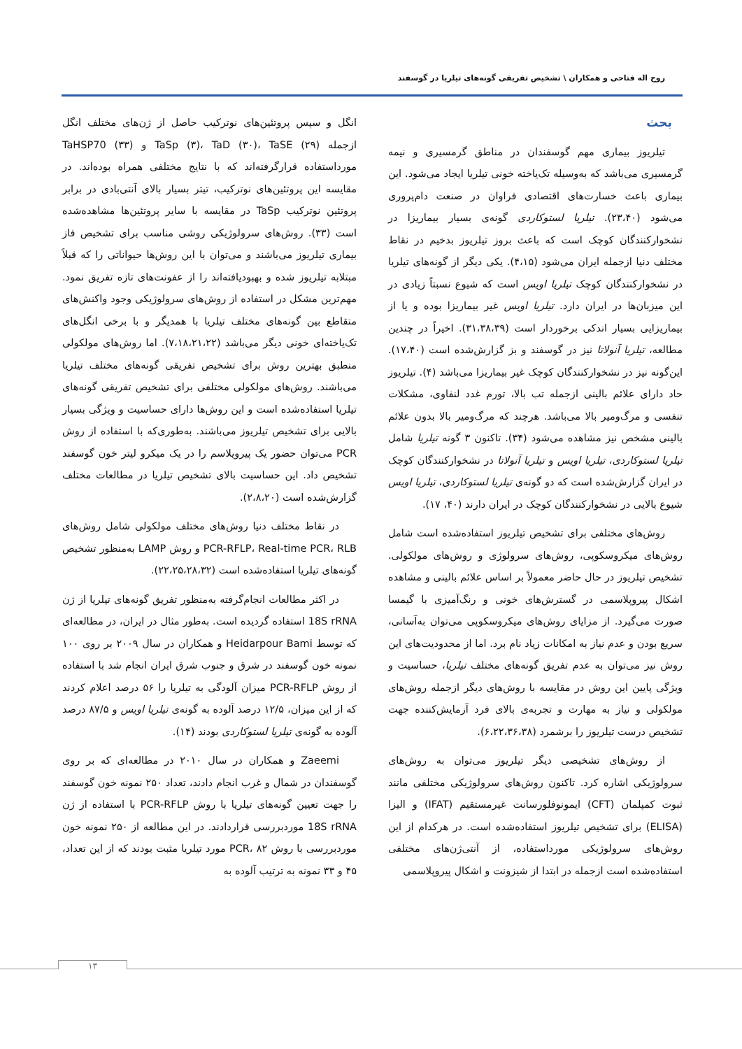روح اله فتاحی و همکاران \ تشخیص تفریقی گونه‌های تیلریا در گوسفند
بحث
تیلریوز بیماری مهم گوسفندان در مناطق گرمسیری و نیمه گرمسیری می‌باشد که به‌وسیله تک‌یاخته خونی تیلریا ایجاد می‌شود. این بیماری باعث خسارت‌های اقتصادی فراوان در صنعت دام‌پروری می‌شود (۲۳،۴۰). تیلریا لستوکاردی گونه‌ی بسیار بیماریزا در نشخوارکنندگان کوچک است که باعث بروز تیلریوز بدخیم در نقاط مختلف دنیا ازجمله ایران می‌شود (۴،۱۵). یکی دیگر از گونه‌های تیلریا در نشخوارکنندگان کوچک تیلریا اویس است که شیوع نسبتاً زیادی در این میزبان‌ها در ایران دارد. تیلریا اویس غیر بیماریزا بوده و یا از بیماریزایی بسیار اندکی برخوردار است (۳۱،۳۸،۳۹). اخیراً در چندین مطالعه، تیلریا آنولاتا نیز در گوسفند و بز گزارش‌شده است (۱۷،۴۰). این‌گونه نیز در نشخوارکنندگان کوچک غیر بیماریزا می‌باشد (۴). تیلریوز حاد دارای علائم بالینی ازجمله تب بالا، تورم غدد لنفاوی، مشکلات تنفسی و مرگ‌ومیر بالا می‌باشد. هرچند که مرگ‌ومیر بالا بدون علائم بالینی مشخص نیز مشاهده می‌شود (۳۴). تاکنون ۳ گونه تیلریا شامل تیلریا لستوکاردی، تیلریا اویس و تیلریا آنولاتا در نشخوارکنندگان کوچک در ایران گزارش‌شده است که دو گونه‌ی تیلریا لستوکاردی، تیلریا اویس شیوع بالایی در نشخوارکنندگان کوچک در ایران دارند (۴۰، ۱۷).
روش‌های مختلفی برای تشخیص تیلریوز استفاده‌شده است شامل روش‌های میکروسکوپی، روش‌های سرولوژی و روش‌های مولکولی. تشخیص تیلریوز در حال حاضر معمولاً بر اساس علائم بالینی و مشاهده اشکال پیروپلاسمی در گسترش‌های خونی و رنگ‌آمیزی با گیمسا صورت می‌گیرد. از مزایای روش‌های میکروسکوپی می‌توان به‌آسانی، سریع بودن و عدم نیاز به امکانات زیاد نام برد. اما از محدودیت‌های این روش نیز می‌توان به عدم تفریق گونه‌های مختلف تیلریا، حساسیت و ویژگی پایین این روش در مقایسه با روش‌های دیگر ازجمله روش‌های مولکولی و نیاز به مهارت و تجربه‌ی بالای فرد آزمایش‌کننده جهت تشخیص درست تیلریوز را برشمرد (۶،۲۲،۳۶،۳۸).
از روش‌های تشخیصی دیگر تیلریوز می‌توان به روش‌های سرولوژیکی اشاره کرد. تاکنون روش‌های سرولوژیکی مختلفی مانند ثبوت کمپلمان (CFT) ایمونوفلورسانت غیرمستقیم (IFAT) و الیزا (ELISA) برای تشخیص تیلریوز استفاده‌شده است. در هرکدام از این روش‌های سرولوژیکی مورداستفاده، از آنتی‌ژن‌های مختلفی استفاده‌شده است ازجمله در ابتدا از شیزونت و اشکال پیروپلاسمی
انگل و سپس پروتئین‌های نوترکیب حاصل از ژن‌های مختلف انگل ازجمله TaSp (۳)، TaD (۳۰)، TaSE (۲۹) و TaHSP70 (۳۳) مورداستفاده قرارگرفته‌اند که با نتایج مختلفی همراه بوده‌اند. در مقایسه این پروتئین‌های نوترکیب، تیتر بسیار بالای آنتی‌بادی در برابر پروتئین نوترکیب TaSp در مقایسه با سایر پروتئین‌ها مشاهده‌شده است (۳۳). روش‌های سرولوژیکی روشی مناسب برای تشخیص فاز بیماری تیلریوز می‌باشند و می‌توان با این روش‌ها حیواناتی را که قبلاً مبتلابه تیلریوز شده و بهبودیافته‌اند را از عفونت‌های تازه تفریق نمود. مهم‌ترین مشکل در استفاده از روش‌های سرولوژیکی وجود واکنش‌های متقاطع بین گونه‌های مختلف تیلریا با همدیگر و با برخی انگل‌های تک‌یاخته‌ای خونی دیگر می‌باشد (۷،۱۸،۲۱،۲۲). اما روش‌های مولکولی منطبق بهترین روش برای تشخیص تفریقی گونه‌های مختلف تیلریا می‌باشند. روش‌های مولکولی مختلفی برای تشخیص تفریقی گونه‌های تیلریا استفاده‌شده است و این روش‌ها دارای حساسیت و ویژگی بسیار بالایی برای تشخیص تیلریوز می‌باشند. به‌طوری‌که با استفاده از روش PCR می‌توان حضور یک پیروپلاسم را در یک میکرو لیتر خون گوسفند تشخیص داد. این حساسیت بالای تشخیص تیلریا در مطالعات مختلف گزارش‌شده است (۲،۸،۲۰).
در نقاط مختلف دنیا روش‌های مختلف مولکولی شامل روش‌های PCR-RFLP، Real-time PCR، RLB و روش LAMP به‌منظور تشخیص گونه‌های تیلریا استفاده‌شده است (۲۲،۲۵،۲۸،۳۲).
در اکثر مطالعات انجام‌گرفته به‌منظور تفریق گونه‌های تیلریا از ژن 18S rRNA استفاده گردیده است. به‌طور مثال در ایران، در مطالعه‌ای که توسط Heidarpour Bami و همکاران در سال ۲۰۰۹ بر روی ۱۰۰ نمونه خون گوسفند در شرق و جنوب شرق ایران انجام شد با استفاده از روش PCR-RFLP میزان آلودگی به تیلریا را ۵۶ درصد اعلام کردند که از این میزان، ۱۲/۵ درصد آلوده به گونه‌ی تیلریا اویس و ۸۷/۵ درصد آلوده به گونه‌ی تیلریا لستوکاردی بودند (۱۴).
Zaeemi و همکاران در سال ۲۰۱۰ در مطالعه‌ای که بر روی گوسفندان در شمال و غرب انجام دادند، تعداد ۲۵۰ نمونه خون گوسفند را جهت تعیین گونه‌های تیلریا با روش PCR-RFLP با استفاده از ژن 18S rRNA موردبررسی قراردادند. در این مطالعه از ۲۵۰ نمونه خون موردبررسی با روش PCR، ۸۲ مورد تیلریا مثبت بودند که از این تعداد، ۴۵ و ۳۳ نمونه به ترتیب آلوده به
۱۳